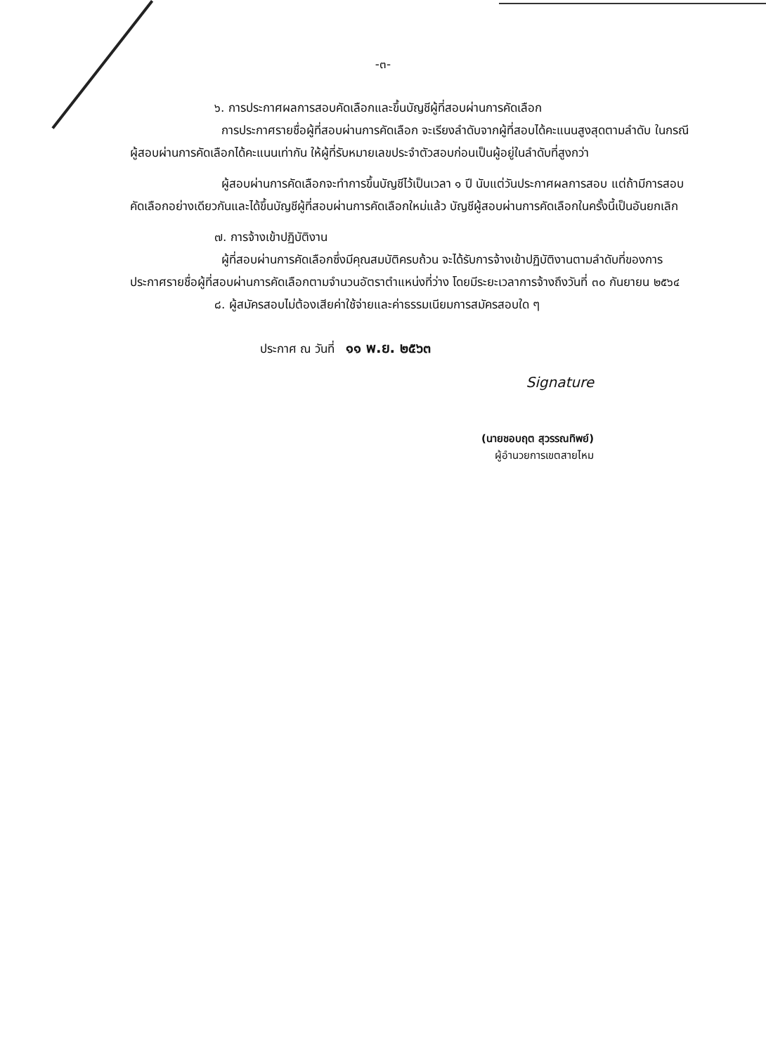-๓-
๖. การประกาศผลการสอบคัดเลือกและขึ้นบัญชีผู้ที่สอบผ่านการคัดเลือก
การประกาศรายชื่อผู้ที่สอบผ่านการคัดเลือก จะเรียงลำดับจากผู้ที่สอบได้คะแนนสูงสุดตามลำดับ ในกรณีผู้สอบผ่านการคัดเลือกได้คะแนนเท่ากัน ให้ผู้ที่รับหมายเลขประจำตัวสอบก่อนเป็นผู้อยู่ในลำดับที่สูงกว่า
ผู้สอบผ่านการคัดเลือกจะทำการขึ้นบัญชีไว้เป็นเวลา ๑ ปี นับแต่วันประกาศผลการสอบ แต่ถ้ามีการสอบคัดเลือกอย่างเดียวกันและได้ขึ้นบัญชีผู้ที่สอบผ่านการคัดเลือกใหม่แล้ว บัญชีผู้สอบผ่านการคัดเลือกในครั้งนี้เป็นอันยกเลิก
๗. การจ้างเข้าปฏิบัติงาน
ผู้ที่สอบผ่านการคัดเลือกซึ่งมีคุณสมบัติครบถ้วน จะได้รับการจ้างเข้าปฏิบัติงานตามลำดับที่ของการประกาศรายชื่อผู้ที่สอบผ่านการคัดเลือกตามจำนวนอัตราตำแหน่งที่ว่าง โดยมีระยะเวลาการจ้างถึงวันที่ ๓๐ กันยายน ๒๕๖๔
๘. ผู้สมัครสอบไม่ต้องเสียค่าใช้จ่ายและค่าธรรมเนียมการสมัครสอบใด ๆ
ประกาศ ณ วันที่ ๑๑ พ.ย. ๒๕๖๓
Signature
(นายชอบฤต สุวรรณทิพย์)
ผู้อำนวยการเขตสายไหม